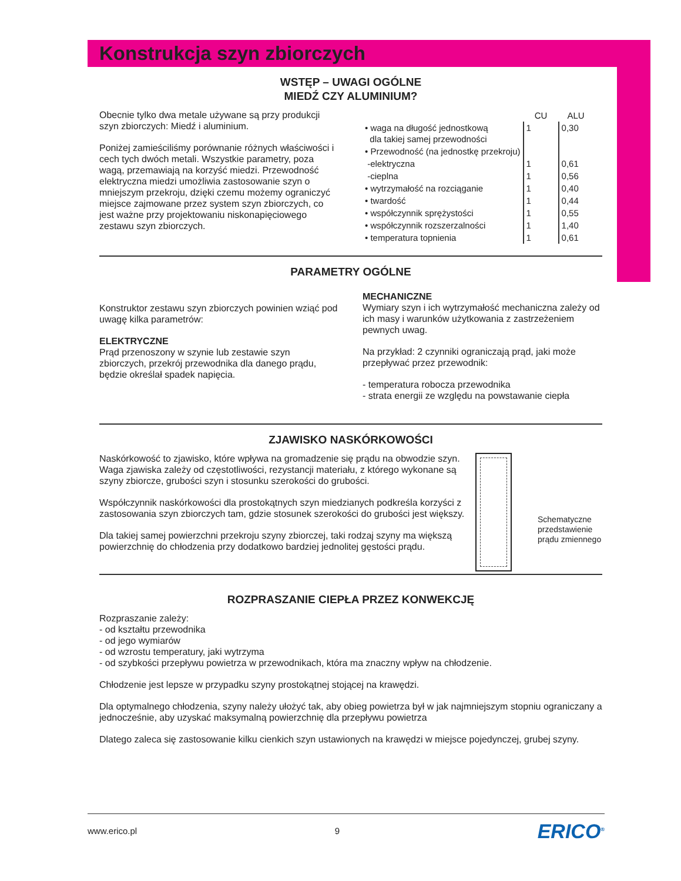Konstrukcja szyn zbiorczych
WSTĘP – UWAGI OGÓLNE
MIEDŹ CZY ALUMINIUM?
Obecnie tylko dwa metale używane są przy produkcji szyn zbiorczych: Miedź i aluminium.
Poniżej zamieściliśmy porównanie różnych właściwości i cech tych dwóch metali. Wszystkie parametry, poza wagą, przemawiają na korzyść miedzi. Przewodność elektryczna miedzi umożliwia zastosowanie szyn o mniejszym przekroju, dzięki czemu możemy ograniczyć miejsce zajmowane przez system szyn zbiorczych, co jest ważne przy projektowaniu niskonapięciowego zestawu szyn zbiorczych.
| | CU | ALU |
| --- | --- | --- |
| • waga na długość jednostkową dla takiej samej przewodności | 1 | 0,30 |
| • Przewodność (na jednostkę przekroju) | | |
| -elektryczna | 1 | 0,61 |
| -cieplna | 1 | 0,56 |
| • wytrzymałość na rozciąganie | 1 | 0,40 |
| • twardość | 1 | 0,44 |
| • współczynnik sprężystości | 1 | 0,55 |
| • współczynnik rozszerzalności | 1 | 1,40 |
| • temperatura topnienia | 1 | 0,61 |
PARAMETRY OGÓLNE
Konstruktor zestawu szyn zbiorczych powinien wziąć pod uwagę kilka parametrów:
ELEKTRYCZNE
Prąd przenoszony w szynie lub zestawie szyn zbiorczych, przekrój przewodnika dla danego prądu, będzie określał spadek napięcia.
MECHANICZNE
Wymiary szyn i ich wytrzymałość mechaniczna zależy od ich masy i warunków użytkowania z zastrzeżeniem pewnych uwag.
Na przykład: 2 czynniki ograniczają prąd, jaki może przepływać przez przewodnik:
- temperatura robocza przewodnika
- strata energii ze względu na powstawanie ciepła
ZJAWISKO NASKÓRKOWOŚCI
Naskórkowość to zjawisko, które wpływa na gromadzenie się prądu na obwodzie szyn. Waga zjawiska zależy od częstotliwości, rezystancji materiału, z którego wykonane są szyny zbiorcze, grubości szyn i stosunku szerokości do grubości.
Współczynnik naskórkowości dla prostokątnych szyn miedzianych podkreśla korzyści z zastosowania szyn zbiorczych tam, gdzie stosunek szerokości do grubości jest większy.
Dla takiej samej powierzchni przekroju szyny zbiorczej, taki rodzaj szyny ma większą powierzchnię do chłodzenia przy dodatkowo bardziej jednolitej gęstości prądu.
Schematyczne przedstawienie prądu zmiennego
ROZPRASZANIE CIEPŁA PRZEZ KONWEKCJĘ
Rozpraszanie zależy:
- od kształtu przewodnika
- od jego wymiarów
- od wzrostu temperatury, jaki wytrzyma
- od szybkości przepływu powietrza w przewodnikach, która ma znaczny wpływ na chłodzenie.
Chłodzenie jest lepsze w przypadku szyny prostokątnej stojącej na krawędzi.
Dla optymalnego chłodzenia, szyny należy ułożyć tak, aby obieg powietrza był w jak najmniejszym stopniu ograniczany a jednocześnie, aby uzyskać maksymalną powierzchnię dla przepływu powietrza
Dlatego zaleca się zastosowanie kilku cienkich szyn ustawionych na krawędzi w miejsce pojedynczej, grubej szyny.
www.erico.pl 9 ERICO<sup>®</sup>